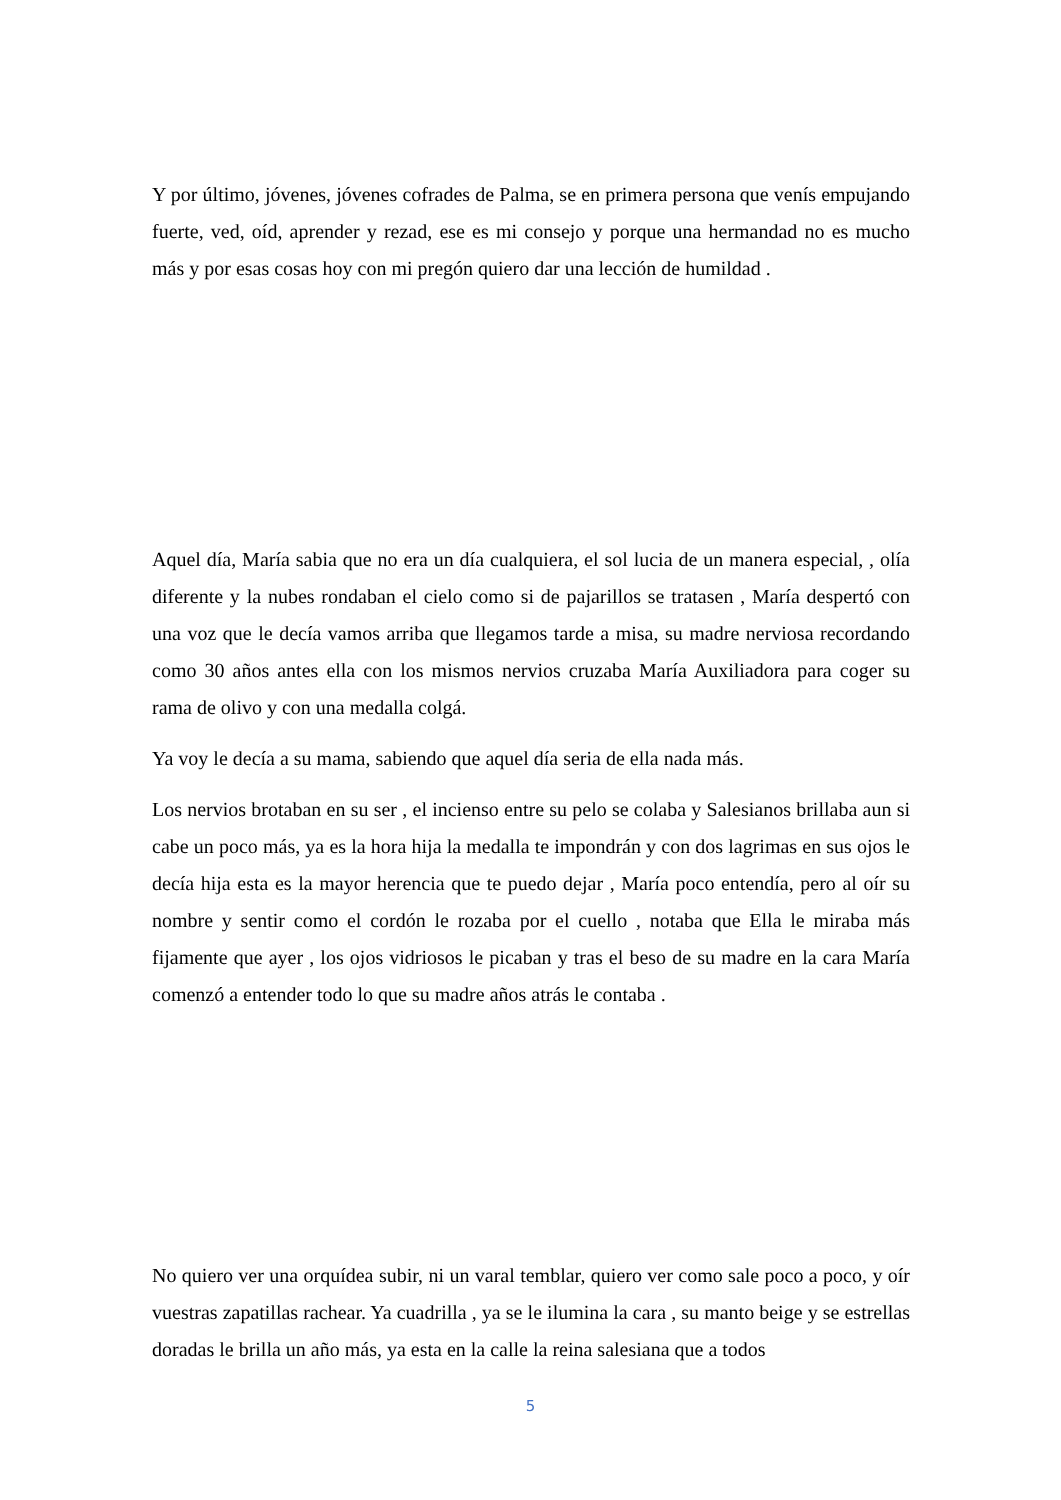Y por último, jóvenes, jóvenes cofrades de Palma, se en primera persona que venís empujando fuerte, ved, oíd, aprender y rezad, ese es mi consejo y porque una hermandad no es mucho más y por esas cosas hoy con mi pregón quiero dar una lección de humildad .
Aquel día, María sabia que no era un día cualquiera, el sol lucia de un manera especial, , olía diferente y la nubes rondaban el cielo como si de pajarillos se tratasen , María despertó con una voz que le decía vamos arriba que llegamos tarde a misa, su madre nerviosa recordando como 30 años antes ella con los mismos nervios cruzaba María Auxiliadora para coger su rama de olivo y con una medalla colgá.
Ya voy le decía a su mama, sabiendo que aquel día seria de ella nada más.
Los nervios brotaban en su ser , el incienso entre su pelo se colaba y Salesianos brillaba aun si cabe un poco más, ya es la hora hija la medalla te impondrán y con dos lagrimas en sus ojos le decía hija esta es la mayor herencia que te puedo dejar , María poco entendía, pero al oír su nombre y sentir como el cordón le rozaba por el cuello , notaba que Ella le miraba más fijamente que ayer , los ojos vidriosos le picaban y tras el beso de su madre en la cara María comenzó a entender todo lo que su madre años atrás le contaba .
No quiero ver una orquídea subir, ni un varal temblar, quiero ver como sale poco a poco, y oír vuestras zapatillas rachear. Ya cuadrilla , ya se le ilumina la cara , su manto beige y se estrellas doradas le brilla un año más, ya esta en la calle la reina salesiana que a todos
5